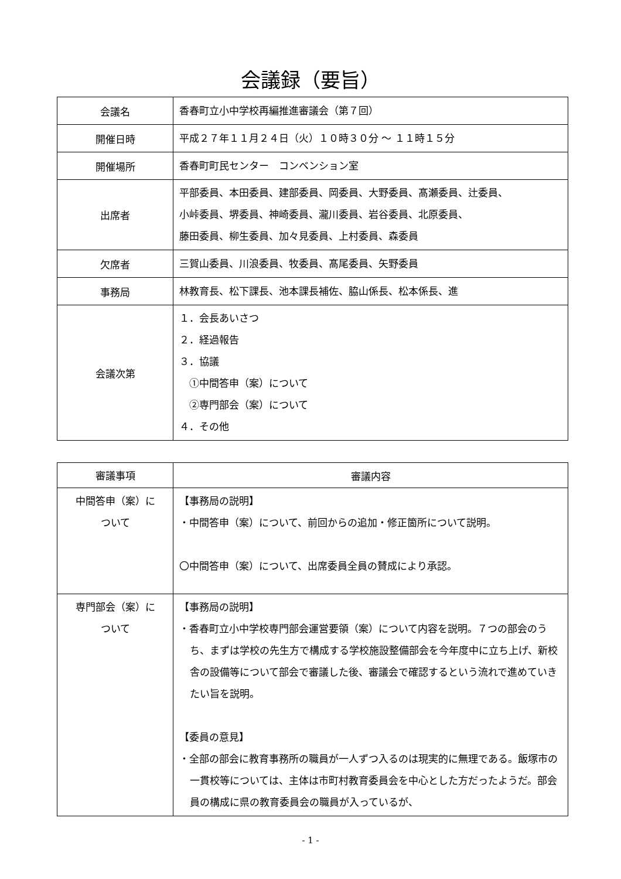会議録（要旨）
| 会議名 | 香春町立小中学校再編推進審議会（第７回） |
| 開催日時 | 平成２７年１１月２４日（火）１０時３０分 ～ １１時１５分 |
| 開催場所 | 香春町町民センター コンベンション室 |
| 出席者 | 平部委員、本田委員、建部委員、岡委員、大野委員、髙瀬委員、辻委員、 小峠委員、堺委員、神崎委員、瀧川委員、岩谷委員、北原委員、 藤田委員、柳生委員、加々見委員、上村委員、森委員 |
| 欠席者 | 三賀山委員、川浪委員、牧委員、髙尾委員、矢野委員 |
| 事務局 | 林教育長、松下課長、池本課長補佐、脇山係長、松本係長、進 |
| 会議次第 | １．会長あいさつ ２．経過報告 ３．協議 ①中間答申（案）について ②専門部会（案）について ４．その他 |
| 審議事項 | 審議内容 |
| --- | --- |
| 中間答申（案）に ついて | 【事務局の説明】 ・中間答申（案）について、前回からの追加・修正箇所について説明。 〇中間答申（案）について、出席委員全員の賛成により承認。 |
| 専門部会（案）に ついて | 【事務局の説明】 ・香春町立小中学校専門部会運営要領（案）について内容を説明。７つの部会のうち、まずは学校の先生方で構成する学校施設整備部会を今年度中に立ち上げ、新校舎の設備等について部会で審議した後、審議会で確認するという流れで進めていきたい旨を説明。 【委員の意見】 ・全部の部会に教育事務所の職員が一人ずつ入るのは現実的に無理である。飯塚市の一貫校等については、主体は市町村教育委員会を中心とした方だったようだ。部会員の構成に県の教育委員会の職員が入っているが、 |
- 1 -